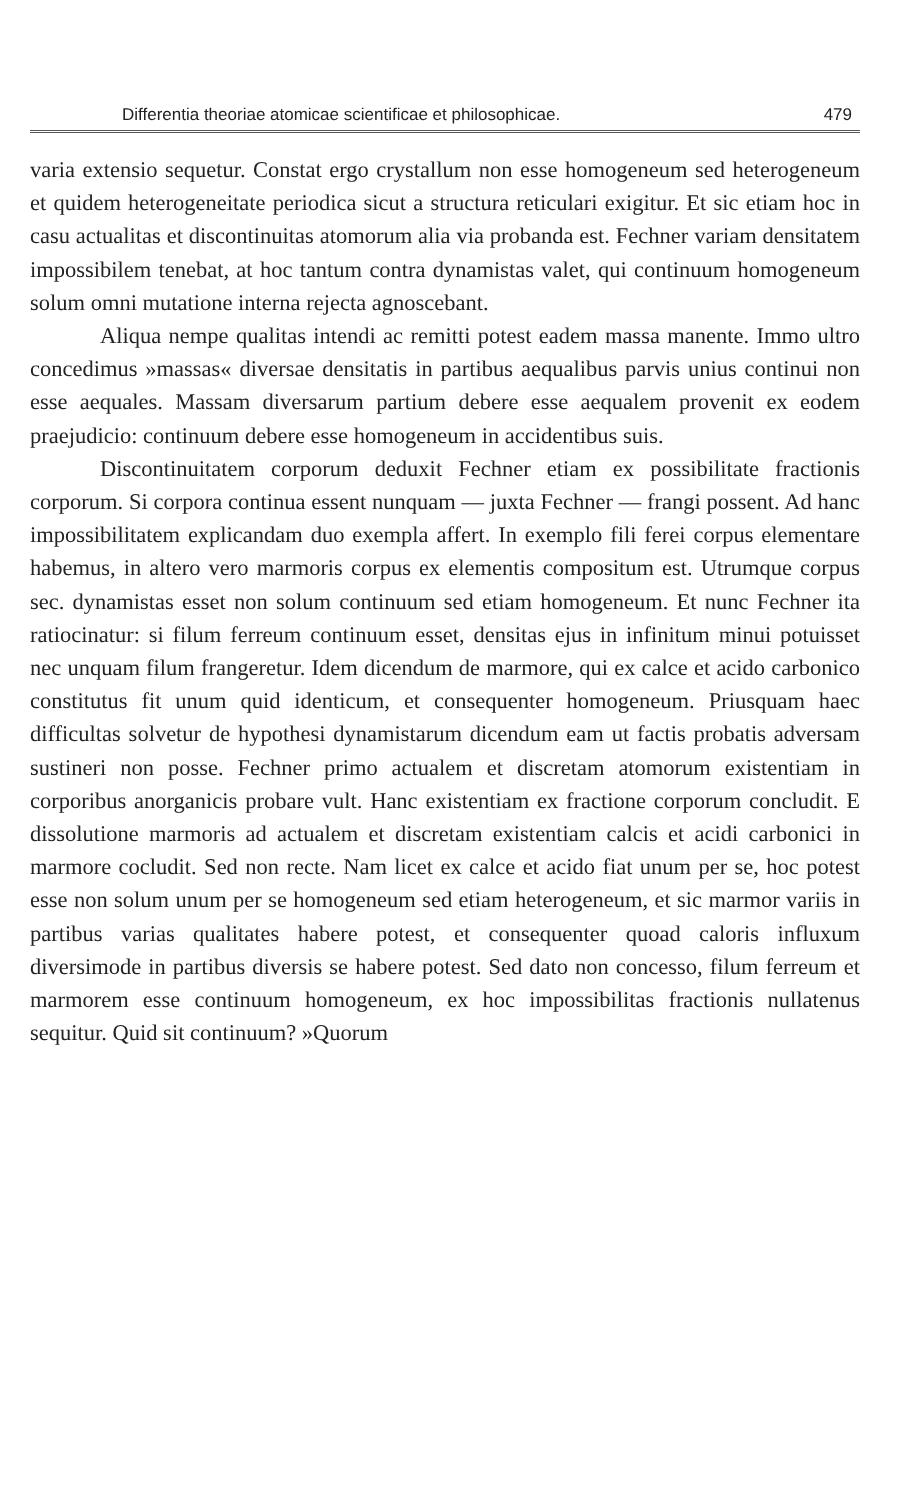Differentia theoriae atomicae scientificae et philosophicae. 479
varia extensio sequetur. Constat ergo crystallum non esse homogeneum sed heterogeneum et quidem heterogeneitate periodica sicut a structura reticulari exigitur. Et sic etiam hoc in casu actualitas et discontinuitas atomorum alia via probanda est. Fechner variam densitatem impossibilem tenebat, at hoc tantum contra dynamistas valet, qui continuum homogeneum solum omni mutatione interna rejecta agnoscebant.
Aliqua nempe qualitas intendi ac remitti potest eadem massa manente. Immo ultro concedimus »massas« diversae densitatis in partibus aequalibus parvis unius continui non esse aequales. Massam diversarum partium debere esse aequalem provenit ex eodem praejudicio: continuum debere esse homogeneum in accidentibus suis.
Discontinuitatem corporum deduxit Fechner etiam ex possibilitate fractionis corporum. Si corpora continua essent nunquam — juxta Fechner — frangi possent. Ad hanc impossibilitatem explicandam duo exempla affert. In exemplo fili ferei corpus elementare habemus, in altero vero marmoris corpus ex elementis compositum est. Utrumque corpus sec. dynamistas esset non solum continuum sed etiam homogeneum. Et nunc Fechner ita ratiocinatur: si filum ferreum continuum esset, densitas ejus in infinitum minui potuisset nec unquam filum frangeretur. Idem dicendum de marmore, qui ex calce et acido carbonico constitutus fit unum quid identicum, et consequenter homogeneum. Priusquam haec difficultas solvetur de hypothesi dynamistarum dicendum eam ut factis probatis adversam sustineri non posse. Fechner primo actualem et discretam atomorum existentiam in corporibus anorganicis probare vult. Hanc existentiam ex fractione corporum concludit. E dissolutione marmoris ad actualem et discretam existentiam calcis et acidi carbonici in marmore cocludit. Sed non recte. Nam licet ex calce et acido fiat unum per se, hoc potest esse non solum unum per se homogeneum sed etiam heterogeneum, et sic marmor variis in partibus varias qualitates habere potest, et consequenter quoad caloris influxum diversimode in partibus diversis se habere potest. Sed dato non concesso, filum ferreum et marmorem esse continuum homogeneum, ex hoc impossibilitas fractionis nullatenus sequitur. Quid sit continuum? »Quorum